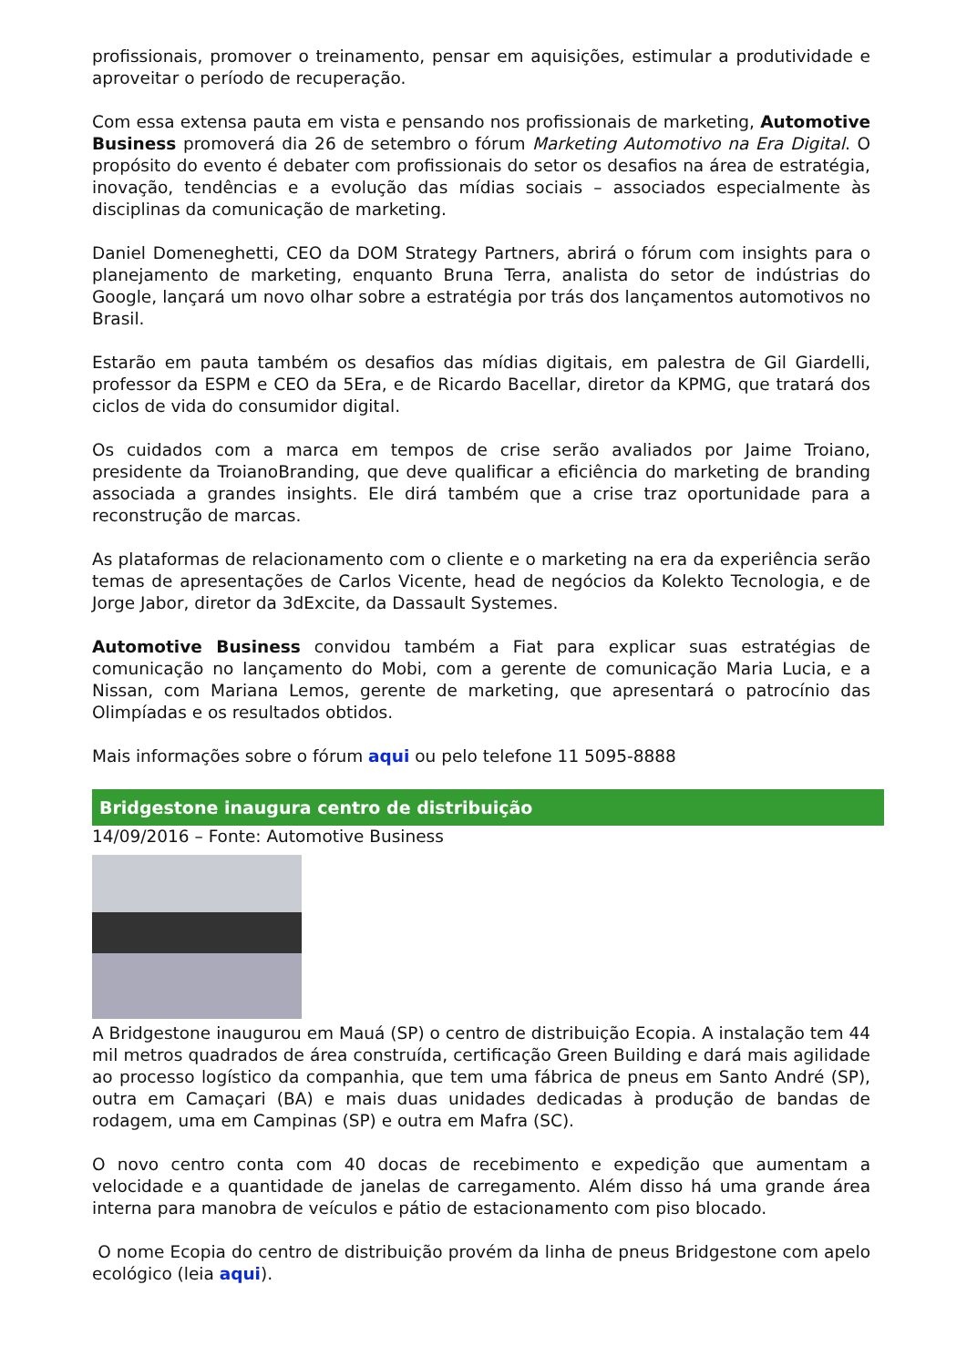profissionais, promover o treinamento, pensar em aquisições, estimular a produtividade e aproveitar o período de recuperação.
Com essa extensa pauta em vista e pensando nos profissionais de marketing, Automotive Business promoverá dia 26 de setembro o fórum Marketing Automotivo na Era Digital. O propósito do evento é debater com profissionais do setor os desafios na área de estratégia, inovação, tendências e a evolução das mídias sociais – associados especialmente às disciplinas da comunicação de marketing.
Daniel Domeneghetti, CEO da DOM Strategy Partners, abrirá o fórum com insights para o planejamento de marketing, enquanto Bruna Terra, analista do setor de indústrias do Google, lançará um novo olhar sobre a estratégia por trás dos lançamentos automotivos no Brasil.
Estarão em pauta também os desafios das mídias digitais, em palestra de Gil Giardelli, professor da ESPM e CEO da 5Era, e de Ricardo Bacellar, diretor da KPMG, que tratará dos ciclos de vida do consumidor digital.
Os cuidados com a marca em tempos de crise serão avaliados por Jaime Troiano, presidente da TroianoBranding, que deve qualificar a eficiência do marketing de branding associada a grandes insights. Ele dirá também que a crise traz oportunidade para a reconstrução de marcas.
As plataformas de relacionamento com o cliente e o marketing na era da experiência serão temas de apresentações de Carlos Vicente, head de negócios da Kolekto Tecnologia, e de Jorge Jabor, diretor da 3dExcite, da Dassault Systemes.
Automotive Business convidou também a Fiat para explicar suas estratégias de comunicação no lançamento do Mobi, com a gerente de comunicação Maria Lucia, e a Nissan, com Mariana Lemos, gerente de marketing, que apresentará o patrocínio das Olimpíadas e os resultados obtidos.
Mais informações sobre o fórum aqui ou pelo telefone 11 5095-8888
Bridgestone inaugura centro de distribuição
14/09/2016 – Fonte: Automotive Business
A Bridgestone inaugurou em Mauá (SP) o centro de distribuição Ecopia. A instalação tem 44 mil metros quadrados de área construída, certificação Green Building e dará mais agilidade ao processo logístico da companhia, que tem uma fábrica de pneus em Santo André (SP), outra em Camaçari (BA) e mais duas unidades dedicadas à produção de bandas de rodagem, uma em Campinas (SP) e outra em Mafra (SC).
O novo centro conta com 40 docas de recebimento e expedição que aumentam a velocidade e a quantidade de janelas de carregamento. Além disso há uma grande área interna para manobra de veículos e pátio de estacionamento com piso blocado.
O nome Ecopia do centro de distribuição provém da linha de pneus Bridgestone com apelo ecológico (leia aqui).